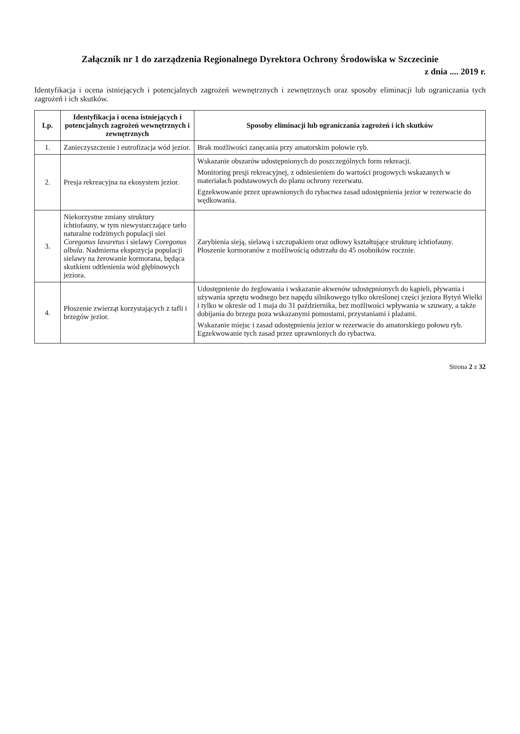Załącznik nr 1 do zarządzenia Regionalnego Dyrektora Ochrony Środowiska w Szczecinie
z dnia .... 2019 r.
Identyfikacja i ocena istniejących i potencjalnych zagrożeń wewnętrznych i zewnętrznych oraz sposoby eliminacji lub ograniczania tych zagrożeń i ich skutków.
| Lp. | Identyfikacja i ocena istniejących i potencjalnych zagrożeń wewnętrznych i zewnętrznych | Sposoby eliminacji lub ograniczania zagrożeń i ich skutków |
| --- | --- | --- |
| 1. | Zanieczyszczenie i eutrofizacja wód jezior. | Brak możliwości zanęcania przy amatorskim połowie ryb. |
| 2. | Presja rekreacyjna na ekosystem jezior. | Wskazanie obszarów udostępnionych do poszczególnych form rekreacji. Monitoring presji rekreacyjnej, z odniesieniem do wartości progowych wskazanych w materiałach podstawowych do planu ochrony rezerwatu. Egzekwowanie przez uprawnionych do rybactwa zasad udostępnienia jezior w rezerwacie do wędkowania. |
| 3. | Niekorzystne zmiany struktury ichtiofauny, w tym niewystarczające tarło naturalne rodzimych populacji siei Coregonus lavaretus i sielawy Coregonus albula . Nadmierna ekspozycja populacji sielawy na żerowanie kormorana, będąca skutkiem odtlenienia wód głębinowych jeziora. | Zarybienia sieją, sielawą i szczupakiem oraz odłowy kształtujące strukturę ichtiofauny. Płoszenie kormoranów z możliwością odstrzału do 45 osobników rocznie. |
| 4. | Płoszenie zwierząt korzystających z tafli i brzegów jezior. | Udostępnienie do żeglowania i wskazanie akwenów udostępnionych do kąpieli, pływania i używania sprzętu wodnego bez napędu silnikowego tylko określonej części jeziora Bytyń Wielki i tylko w okresie od 1 maja do 31 października, bez możliwości wpływania w szuwary, a także dobijania do brzegu poza wskazanymi pomostami, przystaniami i plażami. Wskazanie miejsc i zasad udostępnienia jezior w rezerwacie do amatorskiego połowu ryb. Egzekwowanie tych zasad przez uprawnionych do rybactwa. |
Strona 2 z 32